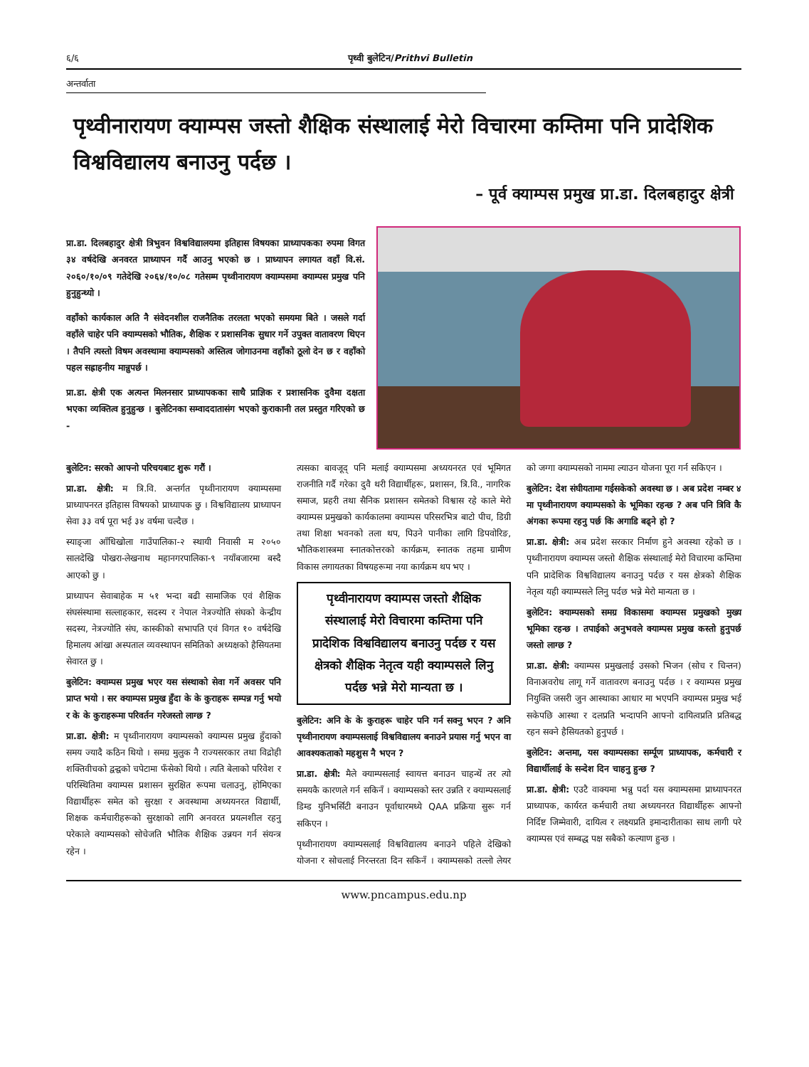६/६ पृथ्वी बुलेटिन/Prithvi Bulletin
अन्तर्वाता
पृथ्वीनारायण क्याम्पस जस्तो शैक्षिक संस्थालाई मेरो विचारमा कम्तिमा पनि प्रादेशिक विश्वविद्यालय बनाउनु पर्दछ ।
– पूर्व क्याम्पस प्रमुख प्रा.डा. दिलबहादुर क्षेत्री
प्रा.डा. दिलबहादुर क्षेत्री त्रिभुवन विश्वविद्यालयमा इतिहास विषयका प्राध्यापकका रुपमा विगत ३४ वर्षदेखि अनवरत प्राध्यापन गर्दै आउनु भएको छ । प्राध्यापन लगायत वहाँ वि.सं. २०६०/१०/०९ गतेदेखि २०६४/१०/०८ गतेसम्म पृथ्वीनारायण क्याम्पसमा क्याम्पस प्रमुख पनि हुनुहुन्थ्यो ।
वहाँको कार्यकाल अति नै संवेदनशील राजनैतिक तरलता भएको समयमा बिते । जसले गर्दा वहाँले चाहेर पनि क्याम्पसको भौतिक, शैक्षिक र प्रशासनिक सुधार गर्ने उपुक्त वातावरण थिएन । तैपनि त्यस्तो विषम अवस्थामा क्याम्पसको अस्तित्व जोगाउनमा वहाँको ठूलो देन छ र वहाँको पहल सह्राहनीय मान्नुपर्छ ।
प्रा.डा. क्षेत्री एक अत्यन्त मिलनसार प्राध्यापकका साथै प्राज्ञिक र प्रशासनिक दुवैमा दक्षता भएका व्यक्तित्व हुनुहुन्छ । बुलेटिनका सम्वाददातासंग भएको कुराकानी तल प्रस्तुत गरिएको छ -
बुलेटिन: सरको आफ्नो परिचयबाट शुरू गरौं ।
प्रा.डा. क्षेत्री: म त्रि.वि. अन्तर्गत पृथ्वीनारायण क्याम्पसमा प्राध्यापनरत इतिहास विषयको प्राध्यापक छु । विश्वविद्यालय प्राध्यापन सेवा ३३ वर्ष पूरा भई ३४ वर्षमा चल्दैछ ।
स्याङ्जा आँधिखोला गाउँपालिका-२ स्थायी निवासी म २०५० सालदेखि पोखरा-लेखनाथ महानगरपालिका-९ नयाँबजारमा बस्दै आएको छु ।
प्राध्यापन सेवाबाहेक म ५१ भन्दा बढी सामाजिक एवं शैक्षिक संघसंस्थामा सल्लाहकार, सदस्य र नेपाल नेत्रज्योति संघको केन्द्रीय सदस्य, नेत्रज्योति संघ, कास्कीको सभापति एवं विगत १० वर्षदेखि हिमालय आंखा अस्पताल व्यवस्थापन समितिको अध्यक्षको हैसियतमा सेवारत छु ।
बुलेटिन: क्याम्पस प्रमुख भएर यस संस्थाको सेवा गर्ने अवसर पनि प्राप्त भयो । सर क्याम्पस प्रमुख हुँदा के के कुराहरू सम्पन्न गर्नु भयो र के के कुराहरूमा परिवर्तन गरेजस्तो लाग्छ ?
प्रा.डा. क्षेत्री: म पृथ्वीनारायण क्याम्पसको क्याम्पस प्रमुख हुँदाको समय ज्यादै कठिन थियो । समग्र मुलुक नै राज्यसरकार तथा विद्रोही शक्तिवीचको द्वन्द्वको चपेटामा फँसेको थियो । त्यति बेलाको परिवेश र परिस्थितिमा क्याम्पस प्रशासन सुरक्षित रूपमा चलाउनु, होमिएका विद्यार्थीहरू समेत को सुरक्षा र अवस्थामा अध्ययनरत विद्यार्थी, शिक्षक कर्मचारीहरूको सुरक्षाको लागि अनवरत प्रयत्नशील रहनु परेकाले क्याम्पसको सोचेजति भौतिक शैक्षिक उन्नयन गर्न संयन्त्र रहेन ।
त्यसका बावजूद् पनि मलाई क्याम्पसमा अध्ययनरत एवं भूमिगत राजनीति गर्दै गरेका दुवै थरी विद्यार्थीहरू, प्रशासन, त्रि.वि., नागरिक समाज, प्रहरी तथा सैनिक प्रशासन समेतको विश्वास रहे काले मेरो क्याम्पस प्रमुखको कार्यकालमा क्याम्पस परिसरभित्र बाटो पीच, डिग्री तथा शिक्षा भवनको तला थप, पिउने पानीका लागि डिपवोरिङ, भौतिकशास्त्रमा स्नातकोत्तरको कार्यक्रम, स्नातक तहमा ग्रामीण विकास लगायतका विषयहरूमा नया कार्यक्रम थप भए ।
पृथ्वीनारायण क्याम्पस जस्तो शैक्षिक संस्थालाई मेरो विचारमा कम्तिमा पनि प्रादेशिक विश्वविद्यालय बनाउनु पर्दछ र यस क्षेत्रको शैक्षिक नेतृत्व यही क्याम्पसले लिनु पर्दछ भन्ने मेरो मान्यता छ ।
बुलेटिन: अनि के के कुराहरू चाहेर पनि गर्न सक्नु भएन ? अनि पृथ्वीनारायण क्याम्पसलाई विश्वविद्यालय बनाउने प्रयास गर्नु भएन वा आवश्यकताको महशुस नै भएन ?
प्रा.डा. क्षेत्री: मैले क्याम्पसलाई स्वायत्त बनाउन चाहन्थें तर त्यो समयकै कारणले गर्न सकिनँ । क्याम्पसको स्तर उन्नति र क्याम्पसलाई डिम्ड युनिभर्सिटी बनाउन पूर्वाधारमध्ये QAA प्रक्रिया सुरू गर्न सकिएन ।
पृथ्वीनारायण क्याम्पसलाई विश्वविद्यालय बनाउने पहिले देखिको योजना र सोचलाई निरन्तरता दिन सकिनँ । क्याम्पसको तल्लो लेयर को जग्गा क्याम्पसको नाममा ल्याउन योजना पूरा गर्न सकिएन ।
बुलेटिन: देश संघीयतामा गईसकेको अवस्था छ । अब प्रदेश नम्बर ४ मा पृथ्वीनारायण क्याम्पसको के भूमिका रहन्छ ? अब पनि त्रिवि कै अंगका रूपमा रहनु पर्छ कि अगाडि बढ्ने हो ?
प्रा.डा. क्षेत्री: अब प्रदेश सरकार निर्माण हुने अवस्था रहेको छ । पृथ्वीनारायण क्याम्पस जस्तो शैक्षिक संस्थालाई मेरो विचारमा कम्तिमा पनि प्रादेशिक विश्वविद्यालय बनाउनु पर्दछ र यस क्षेत्रको शैक्षिक नेतृत्व यही क्याम्पसले लिनु पर्दछ भन्ने मेरो मान्यता छ ।
बुलेटिन: क्याम्पसको समग्र विकासमा क्याम्पस प्रमुखको मुख्य भूमिका रहन्छ । तपाईको अनुभवले क्याम्पस प्रमुख कस्तो हुनुपर्छ जस्तो लाग्छ ?
प्रा.डा. क्षेत्री: क्याम्पस प्रमुखलाई उसको भिजन (सोच र चिन्तन) विनाअवरोध लागू गर्ने वातावरण बनाउनु पर्दछ । र क्याम्पस प्रमुख नियुक्ति जसरी जुन आस्थाका आधार मा भएपनि क्याम्पस प्रमुख भई सकेपछि आस्था र दलप्रति भन्दापनि आफ्नो दायित्वप्रति प्रतिबद्ध रहन सक्ने हैसियतको हुनुपर्छ ।
बुलेटिन: अन्तमा, यस क्याम्पसका सर्म्पूण प्राध्यापक, कर्मचारी र विद्यार्थीलाई के सन्देश दिन चाहनु हुन्छ ?
प्रा.डा. क्षेत्री: एउटै वाक्यमा भन्नु पर्दा यस क्याम्पसमा प्राध्यापनरत प्राध्यापक, कार्यरत कर्मचारी तथा अध्ययनरत विद्यार्थीहरू आफ्नो निर्दिष्ट जिम्मेवारी, दायित्व र लक्ष्यप्रति इमान्दारीताका साथ लागी परे क्याम्पस एवं सम्बद्ध पक्ष सबैको कल्याण हुन्छ ।
www.pncampus.edu.np